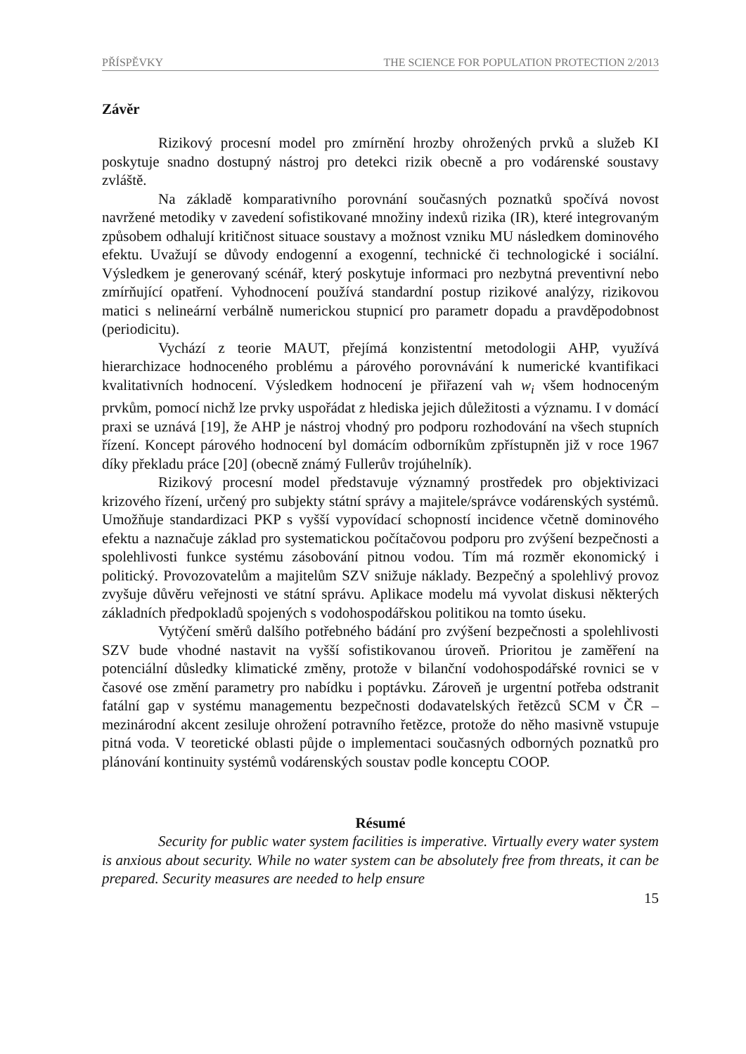PŘÍSPĚVKY THE SCIENCE FOR POPULATION PROTECTION 2/2013
Závěr
Rizikový procesní model pro zmírnění hrozby ohrožených prvků a služeb KI poskytuje snadno dostupný nástroj pro detekci rizik obecně a pro vodárenské soustavy zvláště.
Na základě komparativního porovnání současných poznatků spočívá novost navržené metodiky v zavedení sofistikované množiny indexů rizika (IR), které integrovaným způsobem odhalují kritičnost situace soustavy a možnost vzniku MU následkem dominového efektu. Uvažují se důvody endogenní a exogenní, technické či technologické i sociální. Výsledkem je generovaný scénář, který poskytuje informaci pro nezbytná preventivní nebo zmírňující opatření. Vyhodnocení používá standardní postup rizikové analýzy, rizikovou matici s nelineární verbálně numerickou stupnicí pro parametr dopadu a pravděpodobnost (periodicitu).
Vychází z teorie MAUT, přejímá konzistentní metodologii AHP, využívá hierarchizace hodnoceného problému a párového porovnávání k numerické kvantifikaci kvalitativních hodnocení. Výsledkem hodnocení je přiřazení vah w<sub>i</sub> všem hodnoceným prvkům, pomocí nichž lze prvky uspořádat z hlediska jejich důležitosti a významu. I v domácí praxi se uznává [19], že AHP je nástroj vhodný pro podporu rozhodování na všech stupních řízení. Koncept párového hodnocení byl domácím odborníkům zpřístupněn již v roce 1967 díky překladu práce [20] (obecně známý Fullerův trojúhelník).
Rizikový procesní model představuje významný prostředek pro objektivizaci krizového řízení, určený pro subjekty státní správy a majitele/správce vodárenských systémů. Umožňuje standardizaci PKP s vyšší vypovídací schopností incidence včetně dominového efektu a naznačuje základ pro systematickou počítačovou podporu pro zvýšení bezpečnosti a spolehlivosti funkce systému zásobování pitnou vodou. Tím má rozměr ekonomický i politický. Provozovatelům a majitelům SZV snižuje náklady. Bezpečný a spolehlivý provoz zvyšuje důvěru veřejnosti ve státní správu. Aplikace modelu má vyvolat diskusi některých základních předpokladů spojených s vodohospodářskou politikou na tomto úseku.
Vytýčení směrů dalšího potřebného bádání pro zvýšení bezpečnosti a spolehlivosti SZV bude vhodné nastavit na vyšší sofistikovanou úroveň. Prioritou je zaměření na potenciální důsledky klimatické změny, protože v bilanční vodohospodářské rovnici se v časové ose změní parametry pro nabídku i poptávku. Zároveň je urgentní potřeba odstranit fatální gap v systému managementu bezpečnosti dodavatelských řetězců SCM v ČR – mezinárodní akcent zesiluje ohrožení potravního řetězce, protože do něho masivně vstupuje pitná voda. V teoretické oblasti půjde o implementaci současných odborných poznatků pro plánování kontinuity systémů vodárenských soustav podle konceptu COOP.
Résumé
Security for public water system facilities is imperative. Virtually every water system is anxious about security. While no water system can be absolutely free from threats, it can be prepared. Security measures are needed to help ensure
15